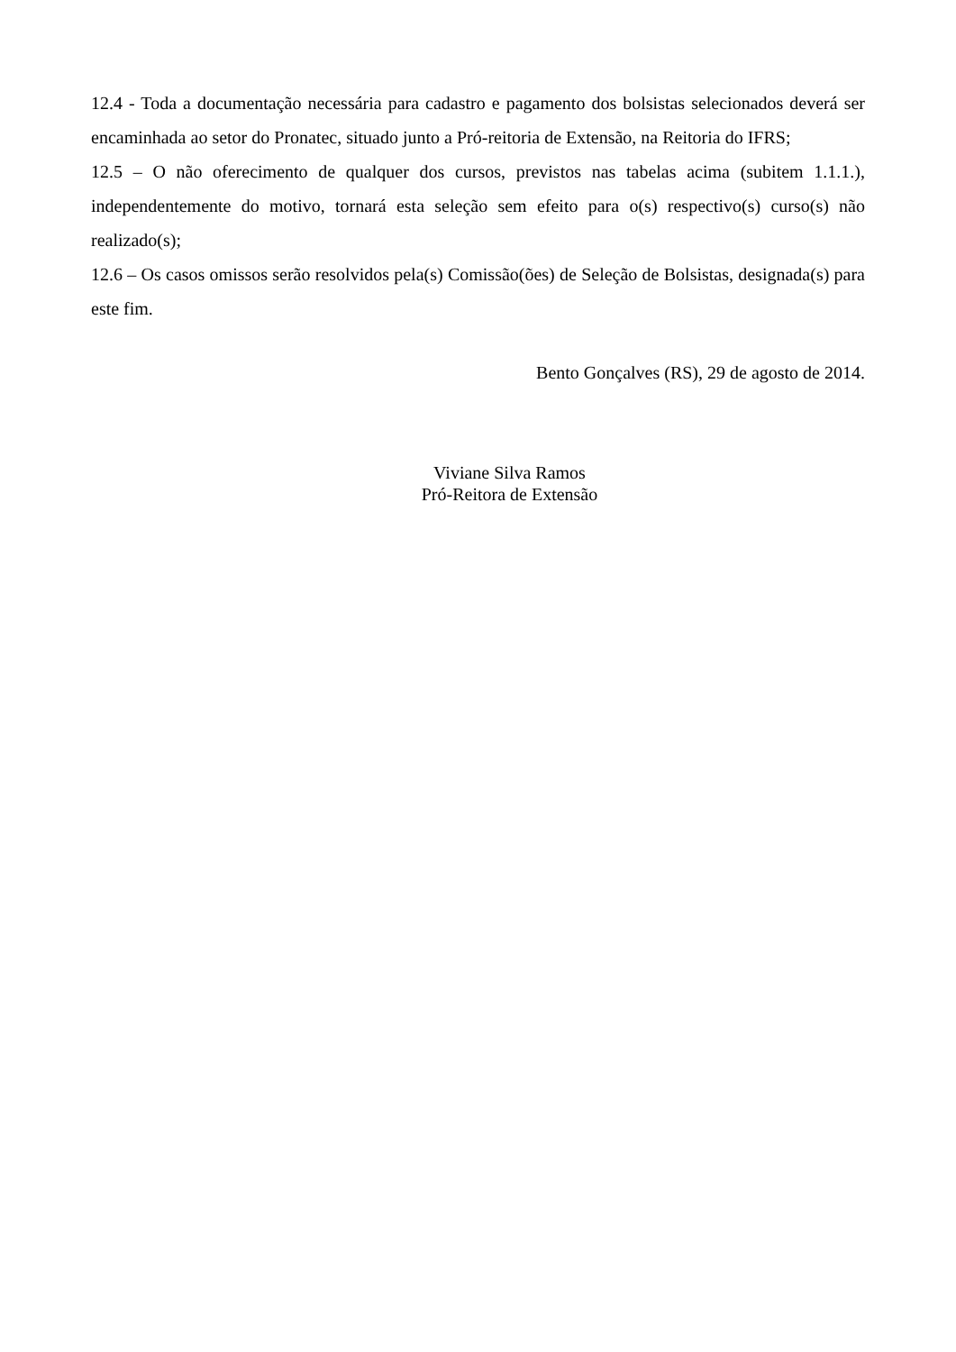12.4 - Toda a documentação necessária para cadastro e pagamento dos bolsistas selecionados deverá ser encaminhada ao setor do Pronatec, situado junto a Pró-reitoria de Extensão, na Reitoria do IFRS;
12.5 – O não oferecimento de qualquer dos cursos, previstos nas tabelas acima (subitem 1.1.1.), independentemente do motivo, tornará esta seleção sem efeito para o(s) respectivo(s) curso(s) não realizado(s);
12.6 – Os casos omissos serão resolvidos pela(s) Comissão(ões) de Seleção de Bolsistas, designada(s) para este fim.
Bento Gonçalves (RS), 29 de agosto de 2014.
Viviane Silva Ramos
Pró-Reitora de Extensão